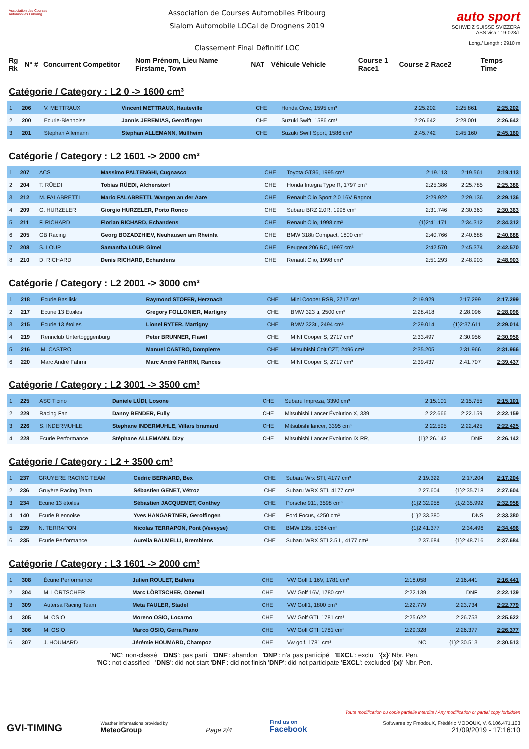Association des Courses Automobiles Fribourg
Association de Courses Automobiles Fribourg
Slalom Automobile LOCal de Drognens 2019
Classement Final Définitif LOC
auto sport
SCHWEIZ SUISSE SVIZZERA
ASS visa : 19-028/L
Long./ Length : 2910 m
Rg Rk N° # Concurrent Competitor Nom Prénom, Lieu Name Firstame, Town NAT Véhicule Vehicle Course 1 Race1 Course 2 Race2 Temps Time
Catégorie / Category : L2 0 -> 1600 cm³
| 1 | 206 | V. METTRAUX | Vincent METTRAUX, Hauteville | CHE | Honda Civic, 1595 cm³ | 2:25.202 | 2:25.861 | 2:25.202 |
| 2 | 200 | Ecurie-Biennoise | Jannis JEREMIAS, Gerolfingen | CHE | Suzuki Swift, 1586 cm³ | 2:26.642 | 2:28.001 | 2:26.642 |
| 3 | 201 | Stephan Allemann | Stephan ALLEMANN, Müllheim | CHE | Suzuki Swift Sport, 1586 cm³ | 2:45.742 | 2:45.160 | 2:45.160 |
Catégorie / Category : L2 1601 -> 2000 cm³
| 1 | 207 | ACS | Massimo PALTENGHI, Cugnasco | CHE | Toyota GT86, 1995 cm³ | 2:19.113 | 2:19.561 | 2:19.113 |
| 2 | 204 | T. RÜEDI | Tobias RÜEDI, Alchenstorf | CHE | Honda Integra Type R, 1797 cm³ | 2:25.386 | 2:25.785 | 2:25.386 |
| 3 | 212 | M. FALABRETTI | Mario FALABRETTI, Wangen an der Aare | CHE | Renault Clio Sport 2.0 16V Ragnot | 2:29.922 | 2:29.136 | 2:29.136 |
| 4 | 209 | G. HURZELER | Giorgio HURZELER, Porto Ronco | CHE | Subaru BRZ 2.0R, 1998 cm³ | 2:31.746 | 2:30.363 | 2:30.363 |
| 5 | 211 | F. RICHARD | Florian RICHARD, Echandens | CHE | Renault Clio, 1998 cm³ | {1}2:41.171 | 2:34.312 | 2:34.312 |
| 6 | 205 | GB Racing | Georg BOZADZHIEV, Neuhausen am Rheinfa | CHE | BMW 318ti Compact, 1800 cm³ | 2:40.766 | 2:40.688 | 2:40.688 |
| 7 | 208 | S. LOUP | Samantha LOUP, Gimel | CHE | Peugeot 206 RC, 1997 cm³ | 2:42.570 | 2:45.374 | 2:42.570 |
| 8 | 210 | D. RICHARD | Denis RICHARD, Echandens | CHE | Renault Clio, 1998 cm³ | 2:51.293 | 2:48.903 | 2:48.903 |
Catégorie / Category : L2 2001 -> 3000 cm³
| 1 | 218 | Ecurie Basilisk | Raymond STOFER, Herznach | CHE | Mini Cooper RSR, 2717 cm³ | 2:19.929 | 2:17.299 | 2:17.299 |
| 2 | 217 | Ecurie 13 Etoiles | Gregory FOLLONIER, Martigny | CHE | BMW 323 ti, 2500 cm³ | 2:28.418 | 2:28.096 | 2:28.096 |
| 3 | 215 | Écurie 13 étoiles | Lionel RYTER, Martigny | CHE | BMW 323ti, 2494 cm³ | 2:29.014 | {1}2:37.611 | 2:29.014 |
| 4 | 219 | Rennclub Untertogggenburg | Peter BRUNNER, Flawil | CHE | MINI Cooper S, 2717 cm³ | 2:33.497 | 2:30.956 | 2:30.956 |
| 5 | 216 | M. CASTRO | Manuel CASTRO, Dompierre | CHE | Mitsubishi Colt CZT, 2496 cm³ | 2:35.205 | 2:31.966 | 2:31.966 |
| 6 | 220 | Marc André Fahrni | Marc André FAHRNI, Rances | CHE | MINI Cooper S, 2717 cm³ | 2:39.437 | 2:41.707 | 2:39.437 |
Catégorie / Category : L2 3001 -> 3500 cm³
| 1 | 225 | ASC Ticino | Daniele LÜDI, Losone | CHE | Subaru Impreza, 3390 cm³ | 2:15.101 | 2:15.755 | 2:15.101 |
| 2 | 229 | Racing Fan | Danny BENDER, Fully | CHE | Mitsubishi Lancer Évolution X, 339 | 2:22.666 | 2:22.159 | 2:22.159 |
| 3 | 226 | S. INDERMUHLE | Stephane INDERMUHLE, Villars bramard | CHE | Mitsubishi lancer, 3395 cm³ | 2:22.595 | 2:22.425 | 2:22.425 |
| 4 | 228 | Ecurie Performance | Stéphane ALLEMANN, Dizy | CHE | Mitsubishi Lancer Evolution IX RR, | {1}2:26.142 | DNF | 2:26.142 |
Catégorie / Category : L2 + 3500 cm³
| 1 | 237 | GRUYERE RACING TEAM | Cédric BERNARD, Bex | CHE | Subaru Wrx STI, 4177 cm³ | 2:19.322 | 2:17.204 | 2:17.204 |
| 2 | 236 | Gruyère Racing Team | Sébastien GENET, Vétroz | CHE | Subaru WRX STI, 4177 cm³ | 2:27.604 | {1}2:35.718 | 2:27.604 |
| 3 | 234 | Ecurie 13 étoiles | Sébastien JACQUEMET, Conthey | CHE | Porsche 911, 3598 cm³ | {1}2:32.958 | {1}2:35.992 | 2:32.958 |
| 4 | 140 | Ecurie Biennoise | Yves HANGARTNER, Gerolfingen | CHE | Ford Focus, 4250 cm³ | {1}2:33.380 | DNS | 2:33.380 |
| 5 | 239 | N. TERRAPON | Nicolas TERRAPON, Pont (Veveyse) | CHE | BMW 135i, 5064 cm³ | {1}2:41.377 | 2:34.496 | 2:34.496 |
| 6 | 235 | Ecurie Performance | Aurelia BALMELLI, Bremblens | CHE | Subaru WRX STI 2.5 L, 4177 cm³ | 2:37.684 | {1}2:48.716 | 2:37.684 |
Catégorie / Category : L3 1601 -> 2000 cm³
| 1 | 308 | Écurie Performance | Julien ROULET, Ballens | CHE | VW Golf 1 16V, 1781 cm³ | 2:18.058 | 2:16.441 | 2:16.441 |
| 2 | 304 | M. LÖRTSCHER | Marc LÖRTSCHER, Oberwil | CHE | VW Golf 16V, 1780 cm³ | 2:22.139 | DNF | 2:22.139 |
| 3 | 309 | Autersa Racing Team | Meta FAULER, Stadel | CHE | VW Golf1, 1800 cm³ | 2:22.779 | 2:23.734 | 2:22.779 |
| 4 | 305 | M. OSIO | Moreno OSIO, Locarno | CHE | VW Golf GTI, 1781 cm³ | 2:25.622 | 2:26.753 | 2:25.622 |
| 5 | 306 | M. OSIO | Marco OSIO, Gerra Piano | CHE | VW Golf GTI, 1781 cm³ | 2:29.328 | 2:26.377 | 2:26.377 |
| 6 | 307 | J. HOUMARD | Jérémie HOUMARD, Champoz | CHE | Vw golf, 1781 cm³ | NC | {1}2:30.513 | 2:30.513 |
'NC': non-classé 'DNS': pas parti 'DNF': abandon 'DNP': n'a pas participé 'EXCL': exclu '{x}' Nbr. Pen.
'NC': not classified 'DNS': did not start 'DNF': did not finish 'DNP': did not participate 'EXCL': excluded '{x}' Nbr. Pen.
GVI-TIMING
Weather informations provided by
MeteoGroup
Page 2/4
Find us on
Facebook
Toute modification ou copie partielle interdite / Any modification or partial copy forbidden
Softwares by FmodouX, Frédéric MODOUX, V. 6.106.471.103
21/09/2019 - 17:16:10